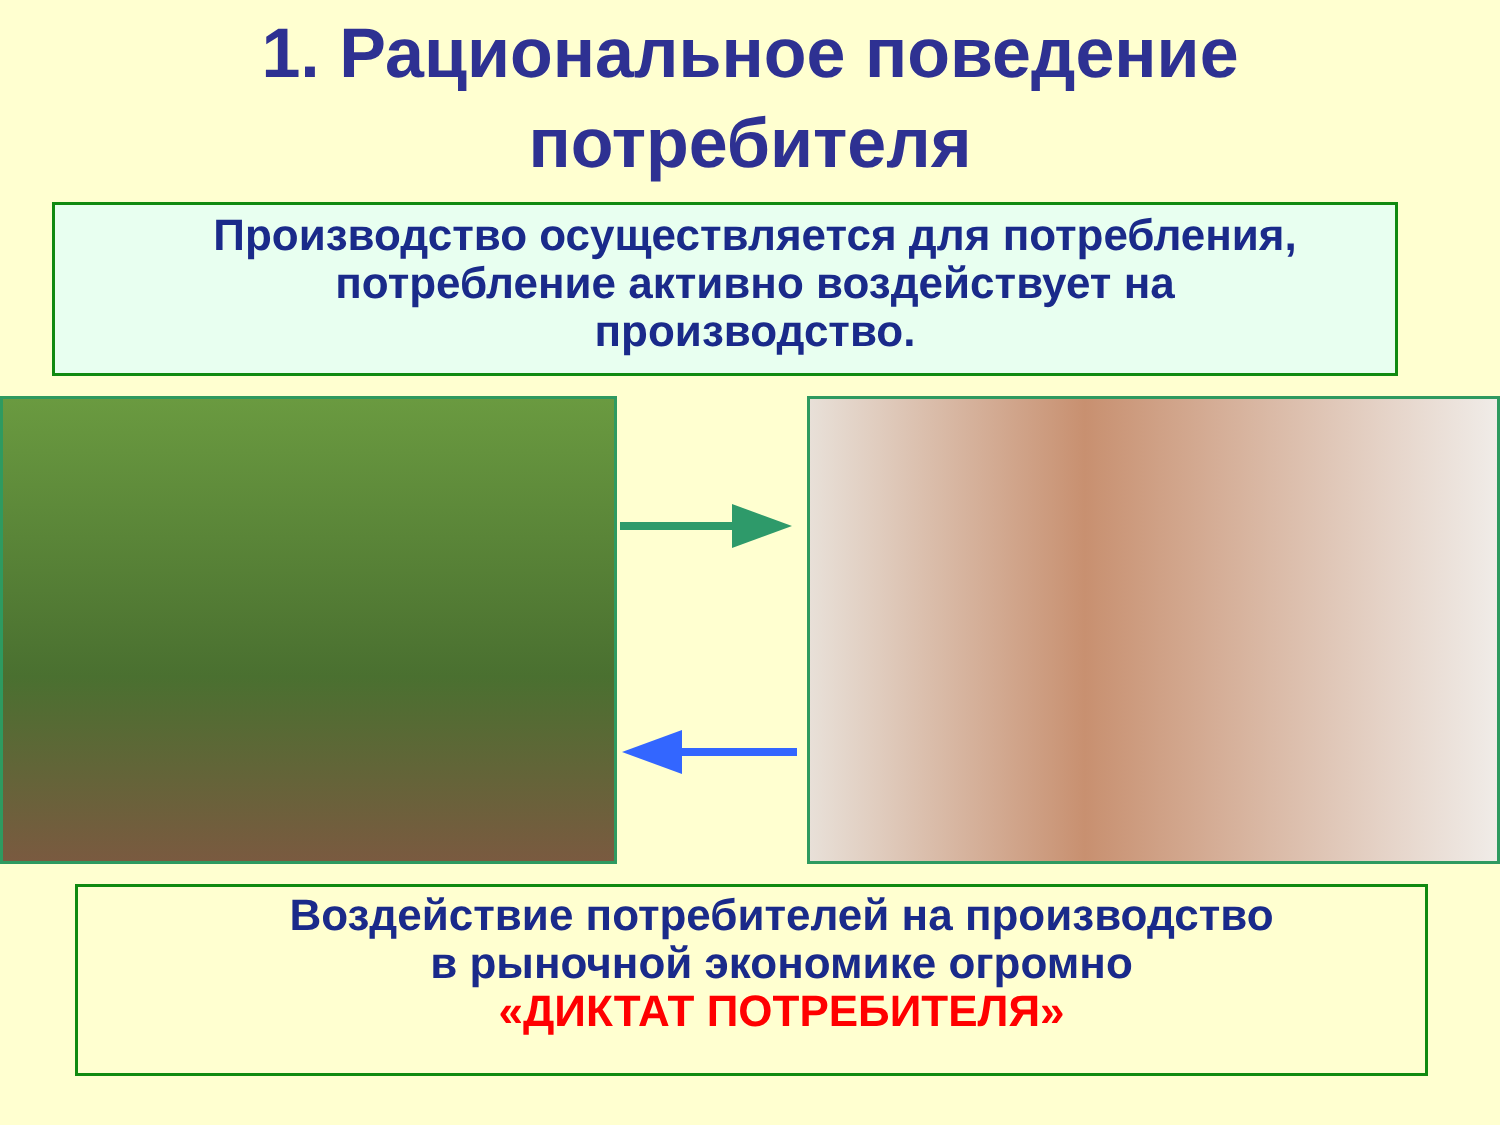1. Рациональное поведение
потребителя
Производство осуществляется для потребления,
потребление активно воздействует на
производство.
Воздействие потребителей на производство
в рыночной экономике огромно
«ДИКТАТ ПОТРЕБИТЕЛЯ»